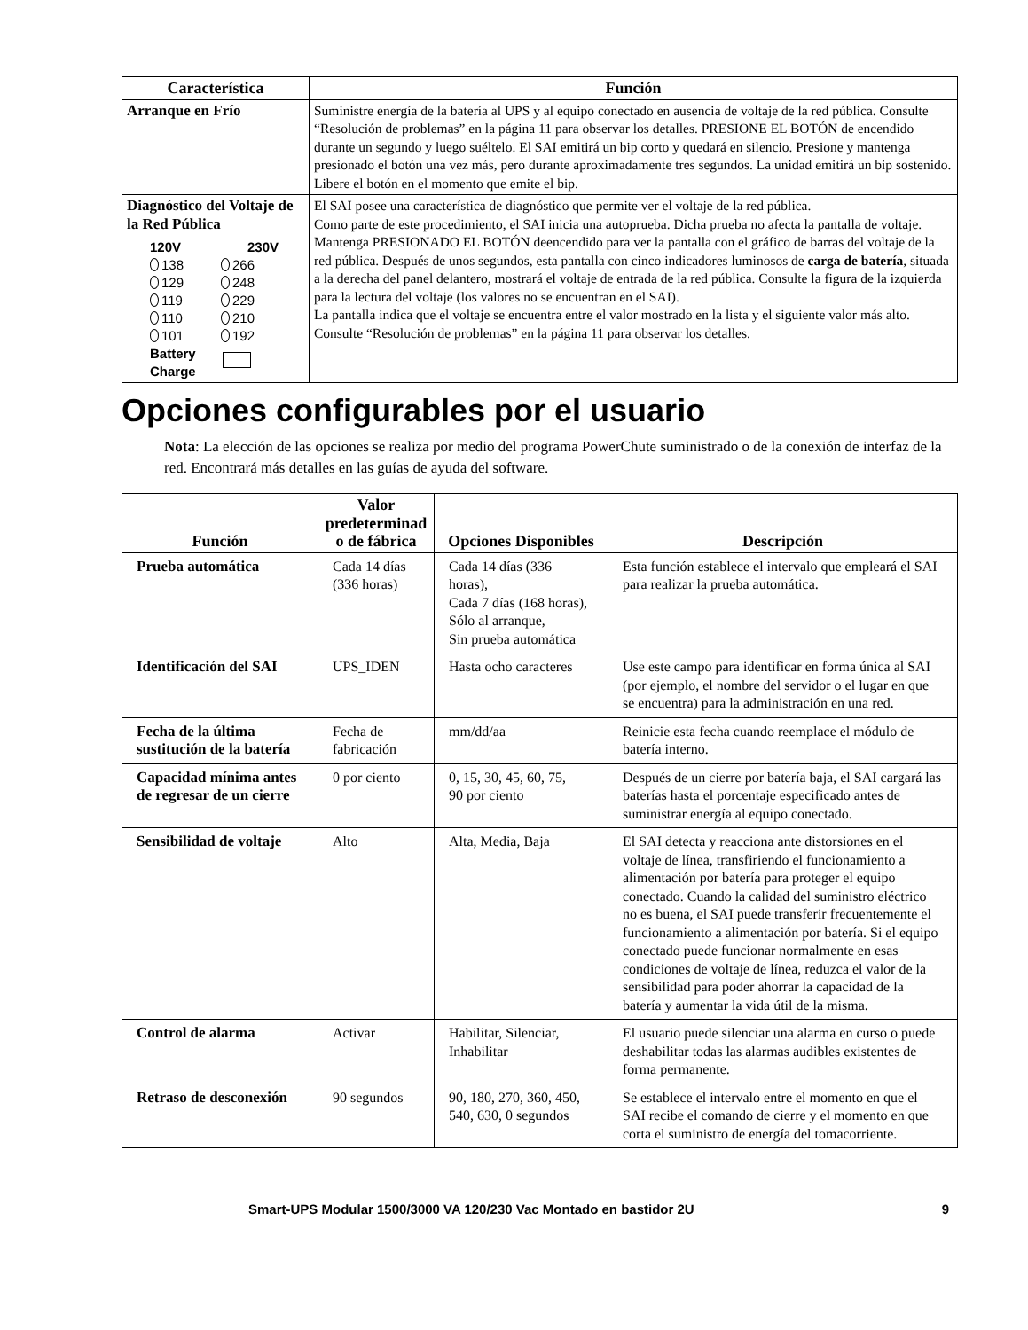| Característica | Función |
| --- | --- |
| Arranque en Frío | Suministre energía de la batería al UPS y al equipo conectado en ausencia de voltaje de la red pública. Consulte “Resolución de problemas” en la página 11 para observar los detalles. PRESIONE EL BOTÓN de encendido durante un segundo y luego suéltelo. El SAI emitirá un bip corto y quedará en silencio. Presione y mantenga presionado el botón una vez más, pero durante aproximadamente tres segundos. La unidad emitirá un bip sostenido. Libere el botón en el momento que emite el bip. |
| Diagnóstico del Voltaje de la Red Pública 120V 230V 138 266 129 248 119 229 110 210 101 192 Battery Charge | El SAI posee una característica de diagnóstico que permite ver el voltaje de la red pública. Como parte de este procedimiento, el SAI inicia una autoprueba. Dicha prueba no afecta la pantalla de voltaje. Mantenga PRESIONADO EL BOTÓN deencendido para ver la pantalla con el gráfico de barras del voltaje de la red pública. Después de unos segundos, esta pantalla con cinco indicadores luminosos de carga de batería , situada a la derecha del panel delantero, mostrará el voltaje de entrada de la red pública. Consulte la figura de la izquierda para la lectura del voltaje (los valores no se encuentran en el SAI). La pantalla indica que el voltaje se encuentra entre el valor mostrado en la lista y el siguiente valor más alto. Consulte “Resolución de problemas” en la página 11 para observar los detalles. |
Opciones configurables por el usuario
Nota: La elección de las opciones se realiza por medio del programa PowerChute suministrado o de la conexión de interfaz de la red. Encontrará más detalles en las guías de ayuda del software.
| Función | Valor predeterminad o de fábrica | Opciones Disponibles | Descripción |
| --- | --- | --- | --- |
| Prueba automática | Cada 14 días (336 horas) | Cada 14 días (336 horas), Cada 7 días (168 horas), Sólo al arranque, Sin prueba automática | Esta función establece el intervalo que empleará el SAI para realizar la prueba automática. |
| Identificación del SAI | UPS_IDEN | Hasta ocho caracteres | Use este campo para identificar en forma única al SAI (por ejemplo, el nombre del servidor o el lugar en que se encuentra) para la administración en una red. |
| Fecha de la última sustitución de la batería | Fecha de fabricación | mm/dd/aa | Reinicie esta fecha cuando reemplace el módulo de batería interno. |
| Capacidad mínima antes de regresar de un cierre | 0 por ciento | 0, 15, 30, 45, 60, 75, 90 por ciento | Después de un cierre por batería baja, el SAI cargará las baterías hasta el porcentaje especificado antes de suministrar energía al equipo conectado. |
| Sensibilidad de voltaje | Alto | Alta, Media, Baja | El SAI detecta y reacciona ante distorsiones en el voltaje de línea, transfiriendo el funcionamiento a alimentación por batería para proteger el equipo conectado. Cuando la calidad del suministro eléctrico no es buena, el SAI puede transferir frecuentemente el funcionamiento a alimentación por batería. Si el equipo conectado puede funcionar normalmente en esas condiciones de voltaje de línea, reduzca el valor de la sensibilidad para poder ahorrar la capacidad de la batería y aumentar la vida útil de la misma. |
| Control de alarma | Activar | Habilitar, Silenciar, Inhabilitar | El usuario puede silenciar una alarma en curso o puede deshabilitar todas las alarmas audibles existentes de forma permanente. |
| Retraso de desconexión | 90 segundos | 90, 180, 270, 360, 450, 540, 630, 0 segundos | Se establece el intervalo entre el momento en que el SAI recibe el comando de cierre y el momento en que corta el suministro de energía del tomacorriente. |
Smart-UPS Modular 1500/3000 VA 120/230 Vac Montado en bastidor 2U 9